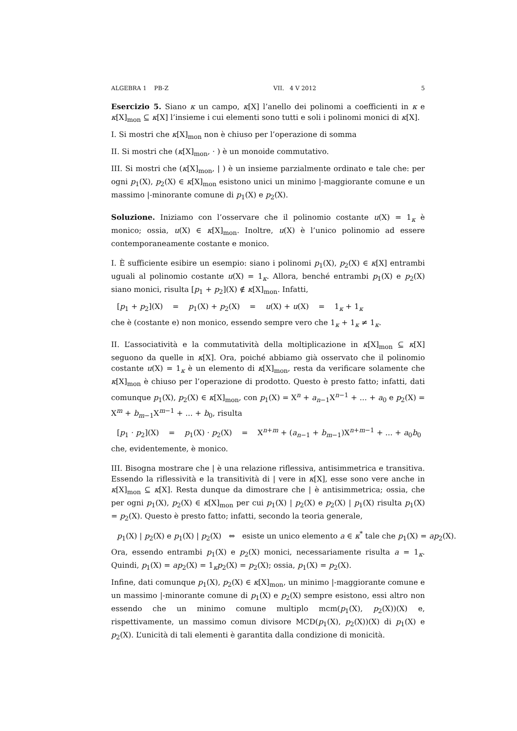ALGEBRA 1 PB-Z VII. 4 V 2012 5
Esercizio 5. Siano κ un campo, κ[X] l’anello dei polinomi a coefficienti in κ e κ[X]<sub>mon</sub> ⊆ κ[X] l’insieme i cui elementi sono tutti e soli i polinomi monici di κ[X].
I. Si mostri che κ[X]<sub>mon</sub> non è chiuso per l’operazione di somma
II. Si mostri che (κ[X]<sub>mon</sub>, · ) è un monoide commutativo.
III. Si mostri che (κ[X]<sub>mon</sub>, | ) è un insieme parzialmente ordinato e tale che: per ogni p<sub>1</sub>(X), p<sub>2</sub>(X) ∈ κ[X]<sub>mon</sub> esistono unici un minimo |-maggiorante comune e un massimo |-minorante comune di p<sub>1</sub>(X) e p<sub>2</sub>(X).
Soluzione. Iniziamo con l’osservare che il polinomio costante u(X) = 1<sub>κ</sub> è monico; ossia, u(X) ∈ κ[X]<sub>mon</sub>. Inoltre, u(X) è l’unico polinomio ad essere contemporaneamente costante e monico.
I. È sufficiente esibire un esempio: siano i polinomi p<sub>1</sub>(X), p<sub>2</sub>(X) ∈ κ[X] entrambi uguali al polinomio costante u(X) = 1<sub>κ</sub>. Allora, benché entrambi p<sub>1</sub>(X) e p<sub>2</sub>(X) siano monici, risulta [p<sub>1</sub> + p<sub>2</sub>](X) ∉ κ[X]<sub>mon</sub>. Infatti,
[p<sub>1</sub> + p<sub>2</sub>](X) = p<sub>1</sub>(X) + p<sub>2</sub>(X) = u(X) + u(X) = 1<sub>κ</sub> + 1<sub>κ</sub>
che è (costante e) non monico, essendo sempre vero che 1<sub>κ</sub> + 1<sub>κ</sub> ≠ 1<sub>κ</sub>.
II. L’associatività e la commutatività della moltiplicazione in κ[X]<sub>mon</sub> ⊆ κ[X] seguono da quelle in κ[X]. Ora, poiché abbiamo già osservato che il polinomio costante u(X) = 1<sub>κ</sub> è un elemento di κ[X]<sub>mon</sub>, resta da verificare solamente che κ[X]<sub>mon</sub> è chiuso per l’operazione di prodotto. Questo è presto fatto; infatti, dati comunque p<sub>1</sub>(X), p<sub>2</sub>(X) ∈ κ[X]<sub>mon</sub>, con p<sub>1</sub>(X) = X<sup>n</sup> + a<sub>n−1</sub>X<sup>n−1</sup> + ... + a<sub>0</sub> e p<sub>2</sub>(X) = X<sup>m</sup> + b<sub>m−1</sub>X<sup>m−1</sup> + ... + b<sub>0</sub>, risulta
[p<sub>1</sub> · p<sub>2</sub>](X) = p<sub>1</sub>(X) · p<sub>2</sub>(X) = X<sup>n+m</sup> + (a<sub>n−1</sub> + b<sub>m−1</sub>)X<sup>n+m−1</sup> + ... + a<sub>0</sub>b<sub>0</sub>
che, evidentemente, è monico.
III. Bisogna mostrare che | è una relazione riflessiva, antisimmetrica e transitiva. Essendo la riflessività e la transitività di | vere in κ[X], esse sono vere anche in κ[X]<sub>mon</sub> ⊆ κ[X]. Resta dunque da dimostrare che | è antisimmetrica; ossia, che per ogni p<sub>1</sub>(X), p<sub>2</sub>(X) ∈ κ[X]<sub>mon</sub> per cui p<sub>1</sub>(X) | p<sub>2</sub>(X) e p<sub>2</sub>(X) | p<sub>1</sub>(X) risulta p<sub>1</sub>(X) = p<sub>2</sub>(X). Questo è presto fatto; infatti, secondo la teoria generale,
p<sub>1</sub>(X) | p<sub>2</sub>(X) e p<sub>1</sub>(X) | p<sub>2</sub>(X) ⇔ esiste un unico elemento a ∈ κ<sup>*</sup> tale che p<sub>1</sub>(X) = ap<sub>2</sub>(X).
Ora, essendo entrambi p<sub>1</sub>(X) e p<sub>2</sub>(X) monici, necessariamente risulta a = 1<sub>κ</sub>. Quindi, p<sub>1</sub>(X) = ap<sub>2</sub>(X) = 1<sub>κ</sub>p<sub>2</sub>(X) = p<sub>2</sub>(X); ossia, p<sub>1</sub>(X) = p<sub>2</sub>(X).
Infine, dati comunque p<sub>1</sub>(X), p<sub>2</sub>(X) ∈ κ[X]<sub>mon</sub>, un minimo |-maggiorante comune e un massimo |-minorante comune di p<sub>1</sub>(X) e p<sub>2</sub>(X) sempre esistono, essi altro non essendo che un minimo comune multiplo mcm(p<sub>1</sub>(X), p<sub>2</sub>(X))(X) e, rispettivamente, un massimo comun divisore MCD(p<sub>1</sub>(X), p<sub>2</sub>(X))(X) di p<sub>1</sub>(X) e p<sub>2</sub>(X). L’unicità di tali elementi è garantita dalla condizione di monicità.